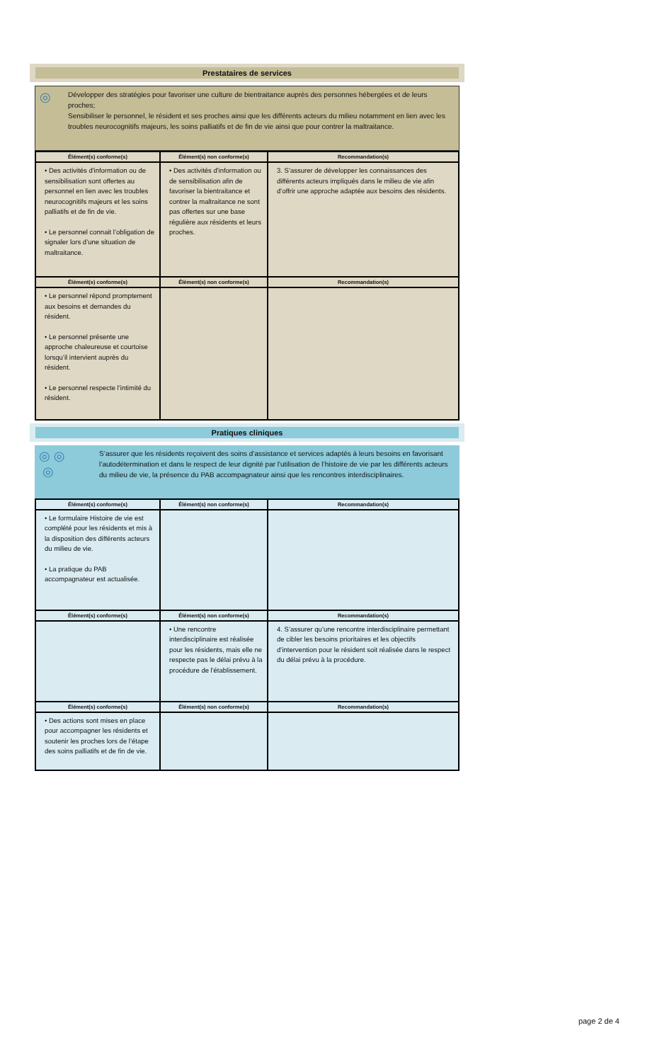Prestataires de services
◎
Développer des stratégies pour favoriser une culture de bientraitance auprès des personnes hébergées et de leurs proches;
Sensibiliser le personnel, le résident et ses proches ainsi que les différents acteurs du milieu notamment en lien avec les troubles neurocognitifs majeurs, les soins palliatifs et de fin de vie ainsi que pour contrer la maltraitance.
| Élément(s) conforme(s) | Élément(s) non conforme(s) | Recommandation(s) |
| --- | --- | --- |
| • Des activités d'information ou de sensibilisation sont offertes au personnel en lien avec les troubles neurocognitifs majeurs et les soins palliatifs et de fin de vie. • Le personnel connait l’obligation de signaler lors d’une situation de maltraitance. | • Des activités d'information ou de sensibilisation afin de favoriser la bientraitance et contrer la maltraitance ne sont pas offertes sur une base régulière aux résidents et leurs proches. | 3. S’assurer de développer les connaissances des différents acteurs impliqués dans le milieu de vie afin d’offrir une approche adaptée aux besoins des résidents. |
| Élément(s) conforme(s) | Élément(s) non conforme(s) | Recommandation(s) |
| • Le personnel répond promptement aux besoins et demandes du résident. • Le personnel présente une approche chaleureuse et courtoise lorsqu’il intervient auprès du résident. • Le personnel respecte l’intimité du résident. | | |
Pratiques cliniques
◎ ◎
◎
S’assurer que les résidents reçoivent des soins d’assistance et services adaptés à leurs besoins en favorisant l’autodétermination et dans le respect de leur dignité par l'utilisation de l’histoire de vie par les différents acteurs du milieu de vie, la présence du PAB accompagnateur ainsi que les rencontres interdisciplinaires.
| Élément(s) conforme(s) | Élément(s) non conforme(s) | Recommandation(s) |
| --- | --- | --- |
| • Le formulaire Histoire de vie est complété pour les résidents et mis à la disposition des différents acteurs du milieu de vie. • La pratique du PAB accompagnateur est actualisée. | | |
| Élément(s) conforme(s) | Élément(s) non conforme(s) | Recommandation(s) |
| | • Une rencontre interdisciplinaire est réalisée pour les résidents, mais elle ne respecte pas le délai prévu à la procédure de l'établissement. | 4. S’assurer qu’une rencontre interdisciplinaire permettant de cibler les besoins prioritaires et les objectifs d’intervention pour le résident soit réalisée dans le respect du délai prévu à la procédure. |
| Élément(s) conforme(s) | Élément(s) non conforme(s) | Recommandation(s) |
| • Des actions sont mises en place pour accompagner les résidents et soutenir les proches lors de l’étape des soins palliatifs et de fin de vie. | | |
page 2 de 4